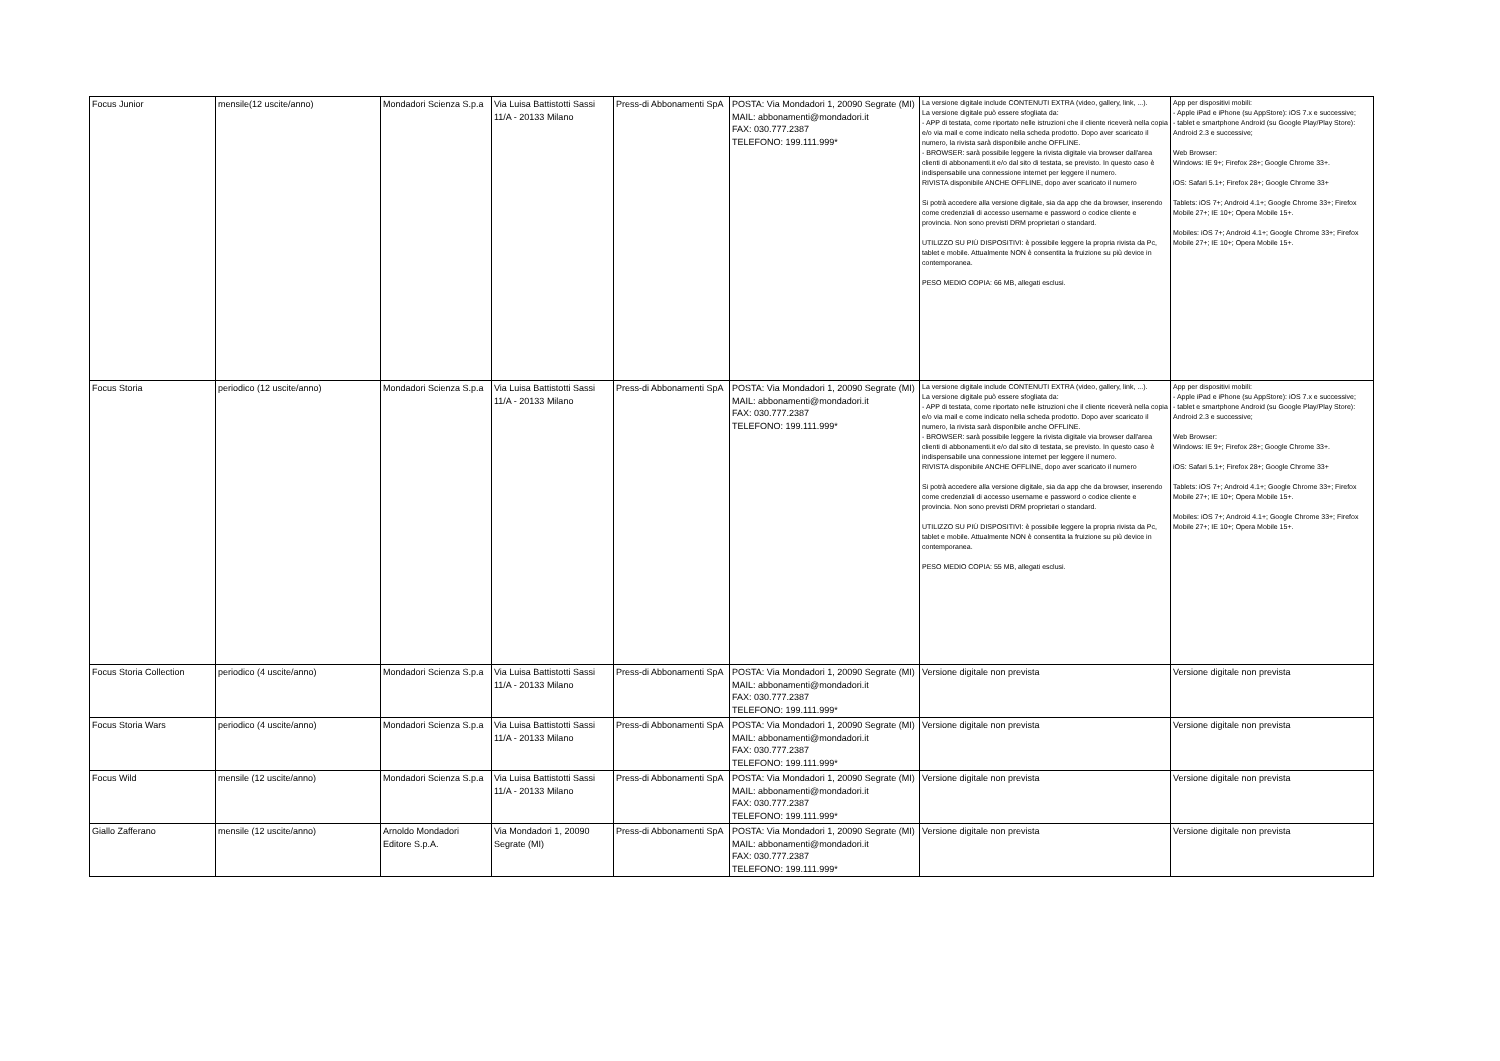| Focus Junior | mensile(12 uscite/anno) | Mondadori Scienza S.p.a | Via Luisa Battistotti Sassi 11/A - 20133 Milano | Press-di Abbonamenti SpA | POSTA: Via Mondadori 1, 20090 Segrate (MI) MAIL: abbonamenti@mondadori.it FAX: 030.777.2387 TELEFONO: 199.111.999* | La versione digitale include CONTENUTI EXTRA (video, gallery, link, ...). La versione digitale può essere sfogliata da: - APP di testata, come riportato nelle istruzioni che il cliente riceverà nella copia e/o via mail e come indicato nella scheda prodotto. Dopo aver scaricato il numero, la rivista sarà disponibile anche OFFLINE. - BROWSER: sarà possibile leggere la rivista digitale via browser dall'area clienti di abbonamenti.it e/o dal sito di testata, se previsto. In questo caso è indispensabile una connessione internet per leggere il numero. RIVISTA disponibile ANCHE OFFLINE, dopo aver scaricato il numero Si potrà accedere alla versione digitale, sia da app che da browser, inserendo come credenziali di accesso username e password o codice cliente e provincia. Non sono previsti DRM proprietari o standard. UTILIZZO SU PIÙ DISPOSITIVI: è possibile leggere la propria rivista da Pc, tablet e mobile. Attualmente NON è consentita la fruizione su più device in contemporanea. PESO MEDIO COPIA: 66 MB, allegati esclusi. | App per dispositivi mobili: - Apple iPad e iPhone (su AppStore): iOS 7.x e successive; - tablet e smartphone Android (su Google Play/Play Store): Android 2.3 e successive; Web Browser: Windows: IE 9+; Firefox 28+; Google Chrome 33+. iOS: Safari 5.1+; Firefox 28+; Google Chrome 33+ Tablets: iOS 7+; Android 4.1+; Google Chrome 33+; Firefox Mobile 27+; IE 10+; Opera Mobile 15+. Mobiles: iOS 7+; Android 4.1+; Google Chrome 33+; Firefox Mobile 27+; IE 10+; Opera Mobile 15+. |
| Focus Storia | periodico (12 uscite/anno) | Mondadori Scienza S.p.a | Via Luisa Battistotti Sassi 11/A - 20133 Milano | Press-di Abbonamenti SpA | POSTA: Via Mondadori 1, 20090 Segrate (MI) MAIL: abbonamenti@mondadori.it FAX: 030.777.2387 TELEFONO: 199.111.999* | La versione digitale include CONTENUTI EXTRA (video, gallery, link, ...). La versione digitale può essere sfogliata da: - APP di testata, come riportato nelle istruzioni che il cliente riceverà nella copia e/o via mail e come indicato nella scheda prodotto. Dopo aver scaricato il numero, la rivista sarà disponibile anche OFFLINE. - BROWSER: sarà possibile leggere la rivista digitale via browser dall'area clienti di abbonamenti.it e/o dal sito di testata, se previsto. In questo caso è indispensabile una connessione internet per leggere il numero. RIVISTA disponibile ANCHE OFFLINE, dopo aver scaricato il numero Si potrà accedere alla versione digitale, sia da app che da browser, inserendo come credenziali di accesso username e password o codice cliente e provincia. Non sono previsti DRM proprietari o standard. UTILIZZO SU PIÙ DISPOSITIVI: è possibile leggere la propria rivista da Pc, tablet e mobile. Attualmente NON è consentita la fruizione su più device in contemporanea. PESO MEDIO COPIA: 55 MB, allegati esclusi. | App per dispositivi mobili: - Apple iPad e iPhone (su AppStore): iOS 7.x e successive; - tablet e smartphone Android (su Google Play/Play Store): Android 2.3 e successive; Web Browser: Windows: IE 9+; Firefox 28+; Google Chrome 33+. iOS: Safari 5.1+; Firefox 28+; Google Chrome 33+ Tablets: iOS 7+; Android 4.1+; Google Chrome 33+; Firefox Mobile 27+; IE 10+; Opera Mobile 15+. Mobiles: iOS 7+; Android 4.1+; Google Chrome 33+; Firefox Mobile 27+; IE 10+; Opera Mobile 15+. |
| Focus Storia Collection | periodico (4 uscite/anno) | Mondadori Scienza S.p.a | Via Luisa Battistotti Sassi 11/A - 20133 Milano | Press-di Abbonamenti SpA | POSTA: Via Mondadori 1, 20090 Segrate (MI) MAIL: abbonamenti@mondadori.it FAX: 030.777.2387 TELEFONO: 199.111.999* | Versione digitale non prevista | Versione digitale non prevista |
| Focus Storia Wars | periodico (4 uscite/anno) | Mondadori Scienza S.p.a | Via Luisa Battistotti Sassi 11/A - 20133 Milano | Press-di Abbonamenti SpA | POSTA: Via Mondadori 1, 20090 Segrate (MI) MAIL: abbonamenti@mondadori.it FAX: 030.777.2387 TELEFONO: 199.111.999* | Versione digitale non prevista | Versione digitale non prevista |
| Focus Wild | mensile (12 uscite/anno) | Mondadori Scienza S.p.a | Via Luisa Battistotti Sassi 11/A - 20133 Milano | Press-di Abbonamenti SpA | POSTA: Via Mondadori 1, 20090 Segrate (MI) MAIL: abbonamenti@mondadori.it FAX: 030.777.2387 TELEFONO: 199.111.999* | Versione digitale non prevista | Versione digitale non prevista |
| Giallo Zafferano | mensile (12 uscite/anno) | Arnoldo Mondadori Editore S.p.A. | Via Mondadori 1, 20090 Segrate (MI) | Press-di Abbonamenti SpA | POSTA: Via Mondadori 1, 20090 Segrate (MI) MAIL: abbonamenti@mondadori.it FAX: 030.777.2387 TELEFONO: 199.111.999* | Versione digitale non prevista | Versione digitale non prevista |